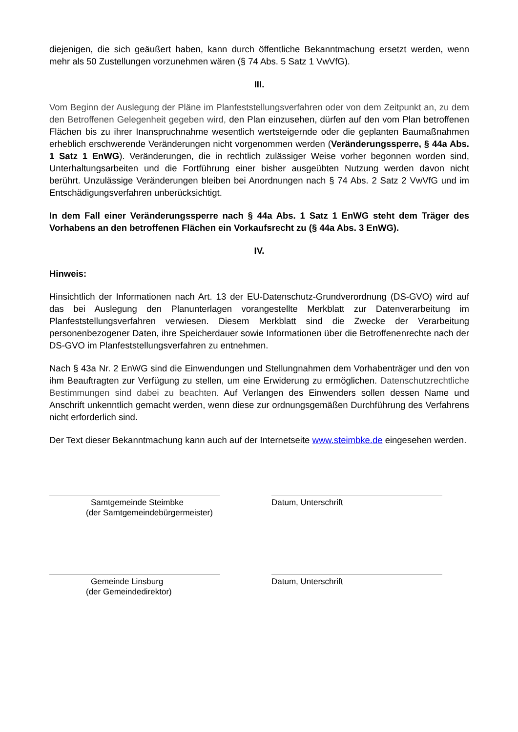diejenigen, die sich geäußert haben, kann durch öffentliche Bekanntmachung ersetzt werden, wenn mehr als 50 Zustellungen vorzunehmen wären (§ 74 Abs. 5 Satz 1 VwVfG).
III.
Vom Beginn der Auslegung der Pläne im Planfeststellungsverfahren oder von dem Zeitpunkt an, zu dem den Betroffenen Gelegenheit gegeben wird, den Plan einzusehen, dürfen auf den vom Plan betroffenen Flächen bis zu ihrer Inanspruchnahme wesentlich wertsteigernde oder die geplanten Baumaßnahmen erheblich erschwerende Veränderungen nicht vorgenommen werden (Veränderungssperre, § 44a Abs. 1 Satz 1 EnWG). Veränderungen, die in rechtlich zulässiger Weise vorher begonnen worden sind, Unterhaltungsarbeiten und die Fortführung einer bisher ausgeübten Nutzung werden davon nicht berührt. Unzulässige Veränderungen bleiben bei Anordnungen nach § 74 Abs. 2 Satz 2 VwVfG und im Entschädigungsverfahren unberücksichtigt.
In dem Fall einer Veränderungssperre nach § 44a Abs. 1 Satz 1 EnWG steht dem Träger des Vorhabens an den betroffenen Flächen ein Vorkaufsrecht zu (§ 44a Abs. 3 EnWG).
IV.
Hinweis:
Hinsichtlich der Informationen nach Art. 13 der EU-Datenschutz-Grundverordnung (DS-GVO) wird auf das bei Auslegung den Planunterlagen vorangestellte Merkblatt zur Datenverarbeitung im Planfeststellungsverfahren verwiesen. Diesem Merkblatt sind die Zwecke der Verarbeitung personenbezogener Daten, ihre Speicherdauer sowie Informationen über die Betroffenenrechte nach der DS-GVO im Planfeststellungsverfahren zu entnehmen.
Nach § 43a Nr. 2 EnWG sind die Einwendungen und Stellungnahmen dem Vorhabenträger und den von ihm Beauftragten zur Verfügung zu stellen, um eine Erwiderung zu ermöglichen. Datenschutzrechtliche Bestimmungen sind dabei zu beachten. Auf Verlangen des Einwenders sollen dessen Name und Anschrift unkenntlich gemacht werden, wenn diese zur ordnungsgemäßen Durchführung des Verfahrens nicht erforderlich sind.
Der Text dieser Bekanntmachung kann auch auf der Internetseite www.steimbke.de eingesehen werden.
Samtgemeinde Steimbke
(der Samtgemeindebürgermeister)
Datum, Unterschrift
Gemeinde Linsburg
(der Gemeindedirektor)
Datum, Unterschrift